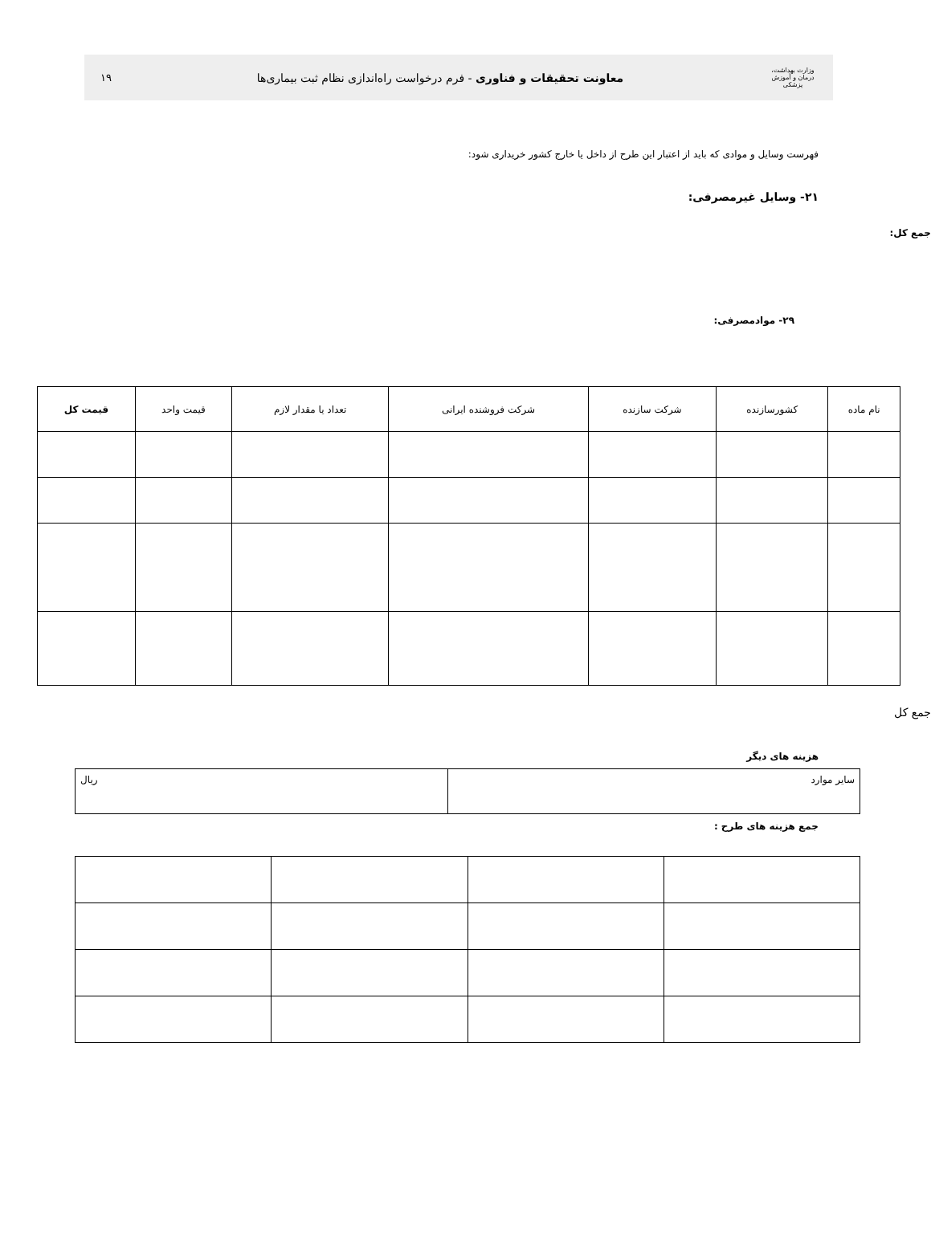وزارت بهداشت، درمان و آموزش پزشکی
معاونت تحقیقات و فناوری - فرم درخواست راه‌اندازی نظام ثبت بیماری‌ها
۱۹
فهرست وسایل و موادی که باید از اعتبار این طرح از داخل یا خارج کشور خریداری شود:
۲۱- وسایل غیرمصرفی:
جمع کل:
۲۹- موادمصرفی:
| نام ماده | کشورسازنده | شرکت سازنده | شرکت فروشنده ایرانی | تعداد یا مقدار لازم | قیمت واحد | قیمت کل |
| --- | --- | --- | --- | --- | --- | --- |
جمع کل
هزینه های دیگر
| سایر موارد | ریال |
جمع هزینه های طرح :